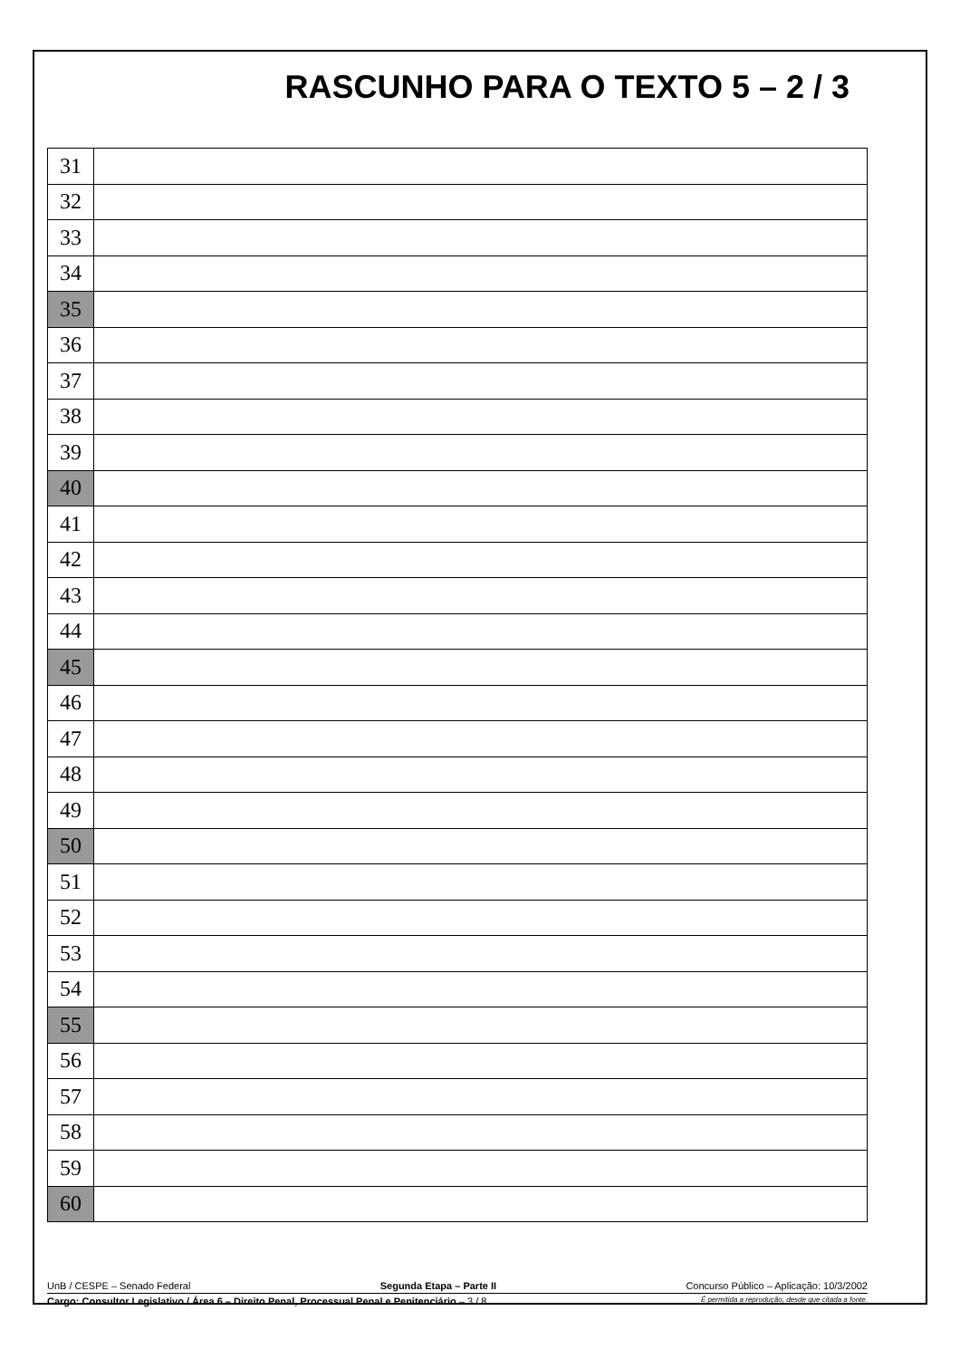RASCUNHO PARA O TEXTO 5 – 2 / 3
| 31 | |
| 32 | |
| 33 | |
| 34 | |
| 35 | |
| 36 | |
| 37 | |
| 38 | |
| 39 | |
| 40 | |
| 41 | |
| 42 | |
| 43 | |
| 44 | |
| 45 | |
| 46 | |
| 47 | |
| 48 | |
| 49 | |
| 50 | |
| 51 | |
| 52 | |
| 53 | |
| 54 | |
| 55 | |
| 56 | |
| 57 | |
| 58 | |
| 59 | |
| 60 | |
UnB / CESPE – Senado Federal Segunda Etapa – Parte II Concurso Público – Aplicação: 10/3/2002
Cargo: Consultor Legislativo / Área 6 – Direito Penal, Processual Penal e Penitenciário – 3 / 8 É permitida a reprodução, desde que citada a fonte.